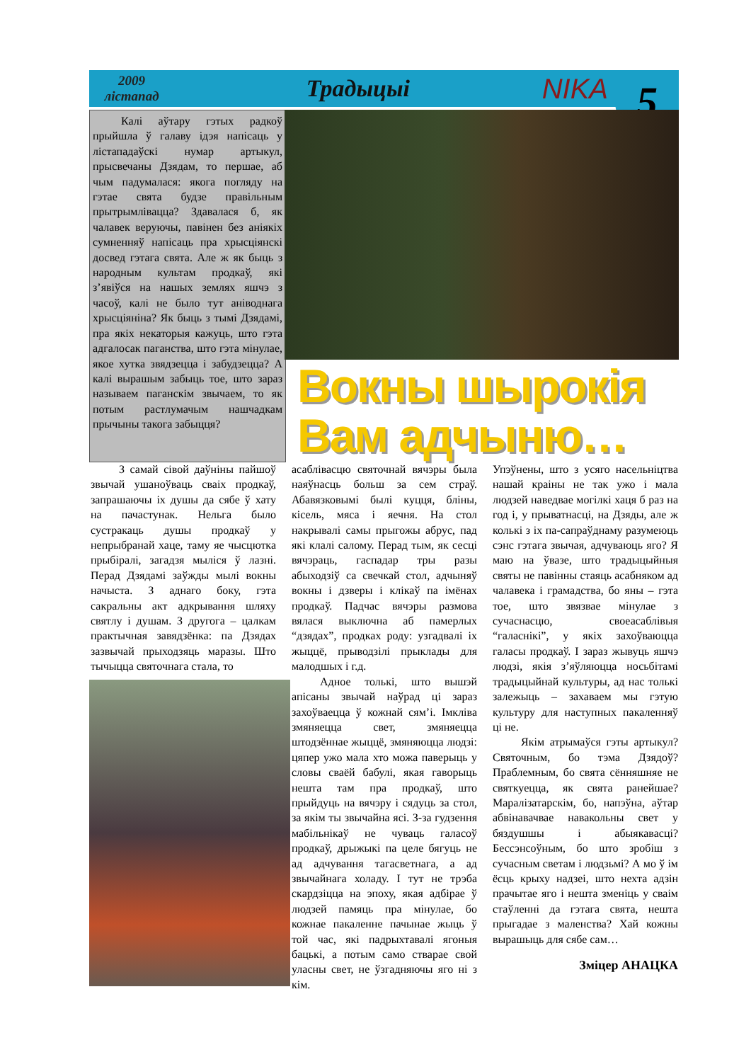2009
лістапад
Традыцыі
NIKA
5
Калі аўтару гэтых радкоў прыйшла ў галаву ідэя напісаць у лістападаўскі нумар артыкул, прысвечаны Дзядам, то першае, аб чым падумалася: якога погляду на гэтае свята будзе правільным прытрымлівацца? Здавалася б, як чалавек веруючы, павінен без аніякіх сумненняў напісаць пра хрысціянскі досвед гэтага свята. Але ж як быць з народным культам продкаў, які з’явіўся на нашых землях яшчэ з часоў, калі не было тут аніводнага хрысціяніна? Як быць з тымі Дзядамі, пра якіх некаторыя кажуць, што гэта адгалосак паганства, што гэта мінулае, якое хутка звядзецца і забудзецца? А калі вырашым забыць тое, што зараз называем паганскім звычаем, то як потым растлумачым нашчадкам прычыны такога забыцця?
Вокны шырокія Вам адчыню…
З самай сівой даўніны пайшоў звычай ушаноўваць сваіх продкаў, запрашаючы іх душы да сябе ў хату на пачастунак. Нельга было сустракаць душы продкаў у непрыбранай хаце, таму яе чысцютка прыбіралі, загадзя мыліся ў лазні. Перад Дзядамі заўжды мылі вокны начыста. З аднаго боку, гэта сакральны акт адкрывання шляху святлу і душам. З другога – цалкам практычная завядзёнка: па Дзядах зазвычай прыходзяць маразы. Што тычыцца святочнага стала, то
асаблівасцю святочнай вячэры была наяўнасць больш за сем страў. Абавязковымі былі куцця, бліны, кісель, мяса і яечня. На стол накрывалі самы прыгожы абрус, пад які клалі салому. Перад тым, як сесці вячэраць, гаспадар тры разы абыходзіў са свечкай стол, адчыняў вокны і дзверы і клікаў па імёнах продкаў. Падчас вячэры размова вялася выключна аб памерлых “дзядах”, продках роду: узгадвалі іх жыццё, прыводзілі прыклады для малодшых і г.д.
Адное толькі, што вышэй апісаны звычай наўрад ці зараз захоўваецца ў кожнай сям’і. Імкліва змяняецца свет, змяняецца штодзённае жыццё, змяняюцца людзі: цяпер ужо мала хто можа паверыць у словы сваёй бабулі, якая гаворыць нешта там пра продкаў, што прыйдуць на вячэру і сядуць за стол, за якім ты звычайна ясі. З-за гудзення мабільнікаў не чуваць галасоў продкаў, дрыжыкі па целе бягуць не ад адчування тагасветнага, а ад звычайнага холаду. І тут не трэба скардзіцца на эпоху, якая адбірае ў людзей памяць пра мінулае, бо кожнае пакаленне пачынае жыць ў той час, які падрыхтавалі ягоныя бацькі, а потым само стварае свой уласны свет, не ўзгадняючы яго ні з кім.
Упэўнены, што з усяго насельніцтва нашай краіны не так ужо і мала людзей наведвае могілкі хаця б раз на год і, у прыватнасці, на Дзяды, але ж колькі з іх па-сапраўднаму разумеюць сэнс гэтага звычая, адчуваюць яго? Я маю на ўвазе, што традыцыйныя святы не павінны стаяць асабняком ад чалавека і грамадства, бо яны – гэта тое, што звязвае мінулае з сучаснасцю, своеасаблівыя “галаснікі”, у якіх захоўваюцца галасы продкаў. І зараз жывуць яшчэ людзі, якія з’яўляюцца носьбітамі традыцыйнай культуры, ад нас толькі залежыць – захаваем мы гэтую культуру для наступных пакаленняў ці не.
Якім атрымаўся гэты артыкул? Святочным, бо тэма Дзядоў? Праблемным, бо свята сённяшняе не святкуецца, як свята ранейшае? Маралізатарскім, бо, напэўна, аўтар абвінавачвае навакольны свет у бяздушшы і абыякавасці? Бессэнсоўным, бо што зробіш з сучасным светам і людзьмі? А мо ў ім ёсць крыху надзеі, што нехта адзін прачытае яго і нешта зменіць у сваім стаўленні да гэтага свята, нешта прыгадае з маленства? Хай кожны вырашыць для сябе сам…
Зміцер АНАЦКА